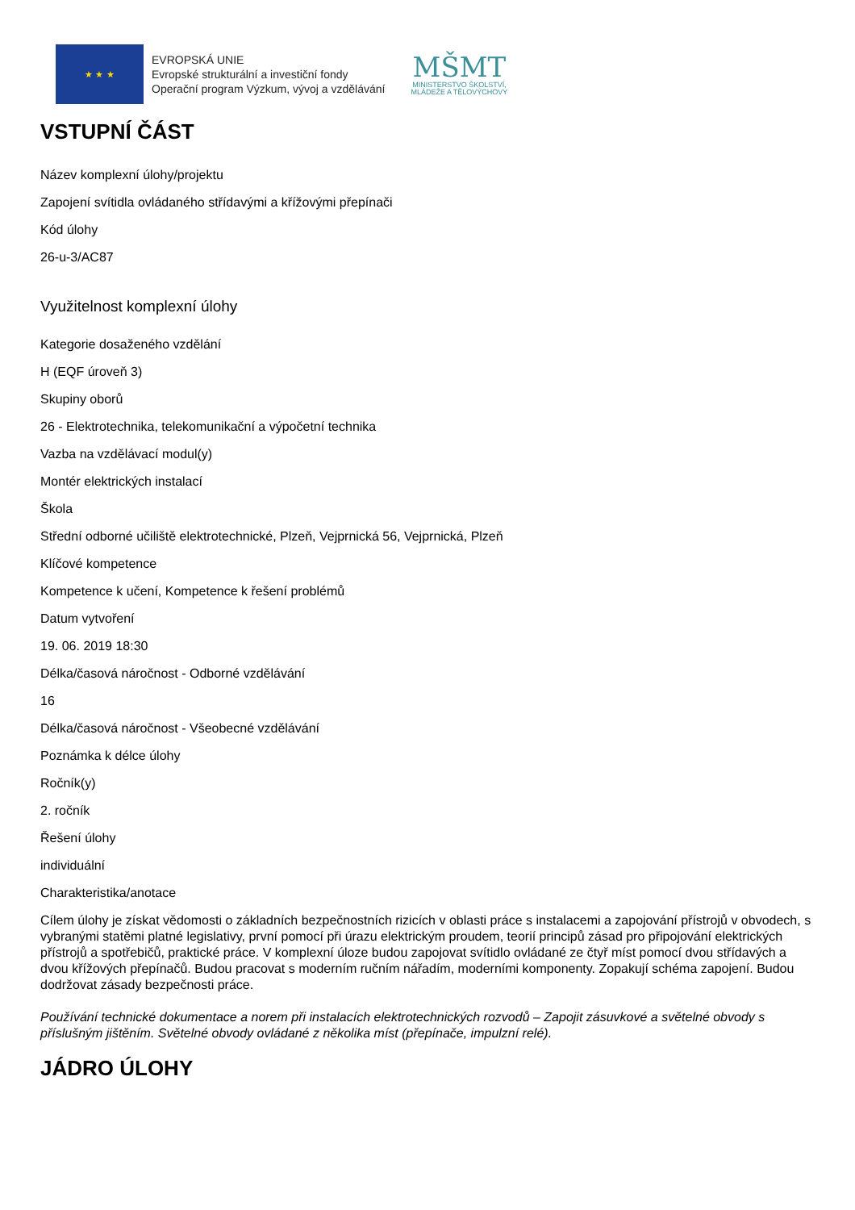★ ★ ★
EVROPSKÁ UNIE
Evropské strukturální a investiční fondy
Operační program Výzkum, vývoj a vzdělávání
MŠMT
MINISTERSTVO ŠKOLSTVÍ,
MLÁDEŽE A TĚLOVÝCHOVY
VSTUPNÍ ČÁST
Název komplexní úlohy/projektu
Zapojení svítidla ovládaného střídavými a křížovými přepínači
Kód úlohy
26-u-3/AC87
Využitelnost komplexní úlohy
Kategorie dosaženého vzdělání
H (EQF úroveň 3)
Skupiny oborů
26 - Elektrotechnika, telekomunikační a výpočetní technika
Vazba na vzdělávací modul(y)
Montér elektrických instalací
Škola
Střední odborné učiliště elektrotechnické, Plzeň, Vejprnická 56, Vejprnická, Plzeň
Klíčové kompetence
Kompetence k učení, Kompetence k řešení problémů
Datum vytvoření
19. 06. 2019 18:30
Délka/časová náročnost - Odborné vzdělávání
16
Délka/časová náročnost - Všeobecné vzdělávání
Poznámka k délce úlohy
Ročník(y)
2. ročník
Řešení úlohy
individuální
Charakteristika/anotace
Cílem úlohy je získat vědomosti o základních bezpečnostních rizicích v oblasti práce s instalacemi a zapojování přístrojů v obvodech, s vybranými statěmi platné legislativy, první pomocí při úrazu elektrickým proudem, teorií principů zásad pro připojování elektrických přístrojů a spotřebičů, praktické práce. V komplexní úloze budou zapojovat svítidlo ovládané ze čtyř míst pomocí dvou střídavých a dvou křížových přepínačů. Budou pracovat s moderním ručním nářadím, moderními komponenty. Zopakují schéma zapojení. Budou dodržovat zásady bezpečnosti práce.
Používání technické dokumentace a norem při instalacích elektrotechnických rozvodů – Zapojit zásuvkové a světelné obvody s příslušným jištěním. Světelné obvody ovládané z několika míst (přepínače, impulzní relé).
JÁDRO ÚLOHY